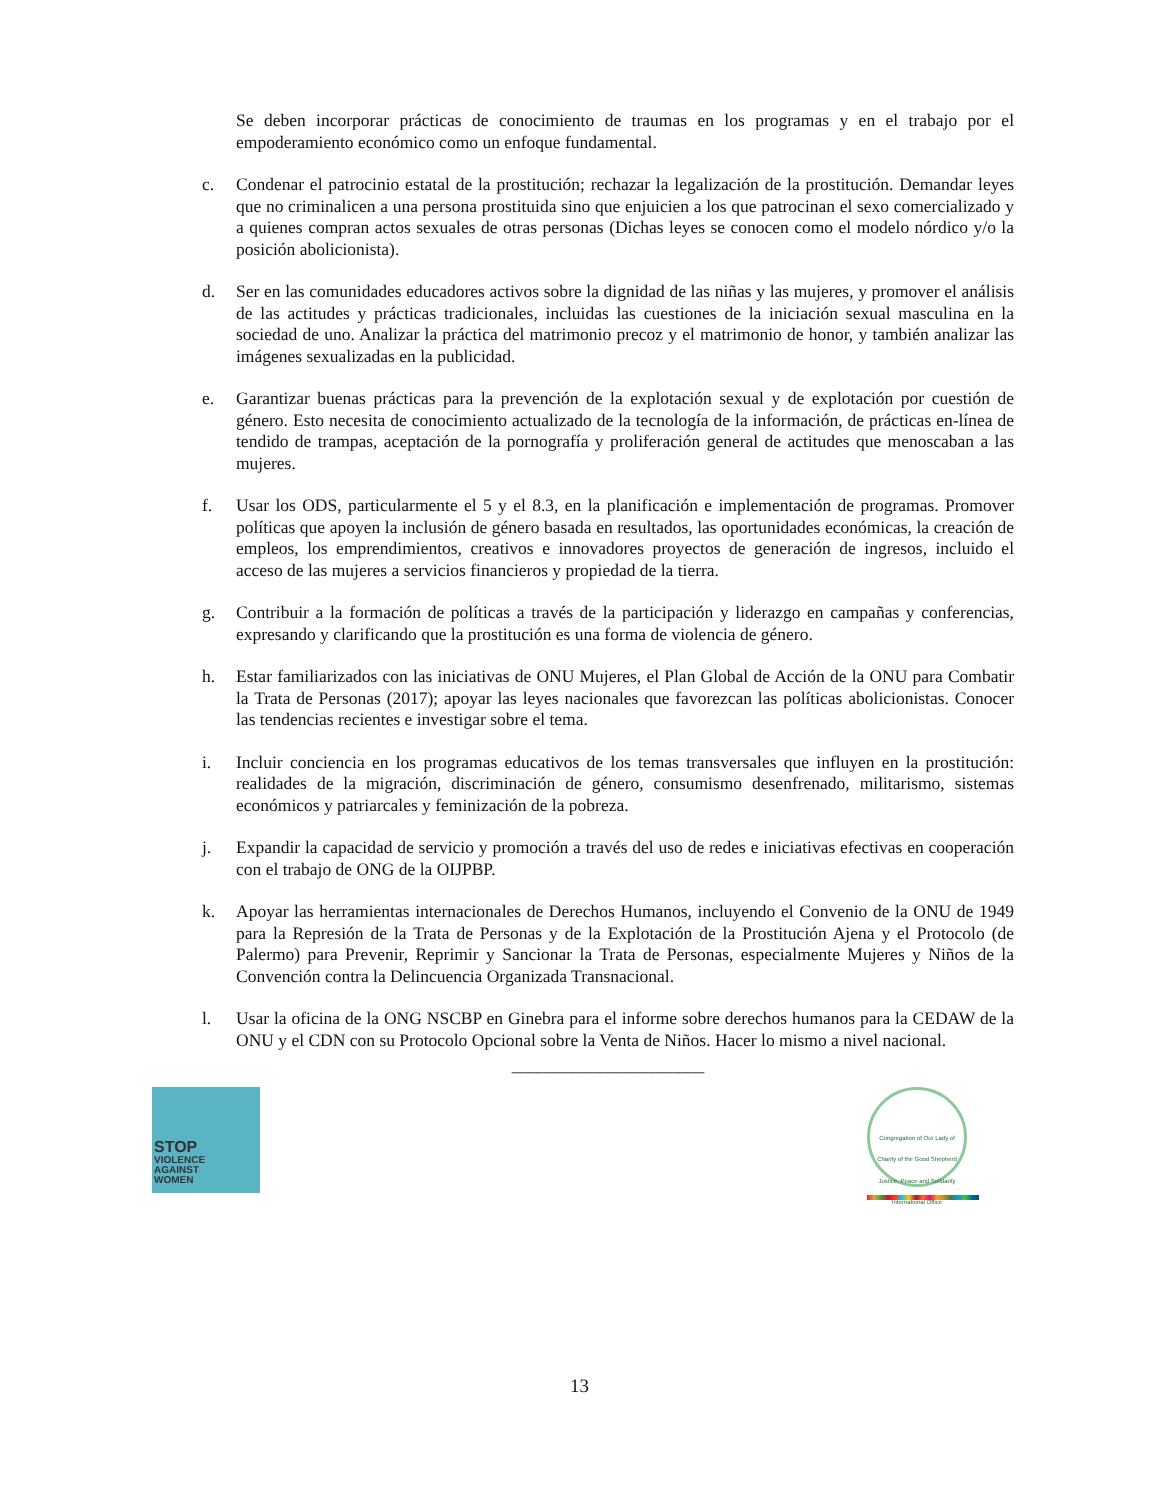Se deben incorporar prácticas de conocimiento de traumas en los programas y en el trabajo por el empoderamiento económico como un enfoque fundamental.
c. Condenar el patrocinio estatal de la prostitución; rechazar la legalización de la prostitución. Demandar leyes que no criminalicen a una persona prostituida sino que enjuicien a los que patrocinan el sexo comercializado y a quienes compran actos sexuales de otras personas (Dichas leyes se conocen como el modelo nórdico y/o la posición abolicionista).
d. Ser en las comunidades educadores activos sobre la dignidad de las niñas y las mujeres, y promover el análisis de las actitudes y prácticas tradicionales, incluidas las cuestiones de la iniciación sexual masculina en la sociedad de uno. Analizar la práctica del matrimonio precoz y el matrimonio de honor, y también analizar las imágenes sexualizadas en la publicidad.
e. Garantizar buenas prácticas para la prevención de la explotación sexual y de explotación por cuestión de género. Esto necesita de conocimiento actualizado de la tecnología de la información, de prácticas en-línea de tendido de trampas, aceptación de la pornografía y proliferación general de actitudes que menoscaban a las mujeres.
f. Usar los ODS, particularmente el 5 y el 8.3, en la planificación e implementación de programas. Promover políticas que apoyen la inclusión de género basada en resultados, las oportunidades económicas, la creación de empleos, los emprendimientos, creativos e innovadores proyectos de generación de ingresos, incluido el acceso de las mujeres a servicios financieros y propiedad de la tierra.
g. Contribuir a la formación de políticas a través de la participación y liderazgo en campañas y conferencias, expresando y clarificando que la prostitución es una forma de violencia de género.
h. Estar familiarizados con las iniciativas de ONU Mujeres, el Plan Global de Acción de la ONU para Combatir la Trata de Personas (2017); apoyar las leyes nacionales que favorezcan las políticas abolicionistas. Conocer las tendencias recientes e investigar sobre el tema.
i. Incluir conciencia en los programas educativos de los temas transversales que influyen en la prostitución: realidades de la migración, discriminación de género, consumismo desenfrenado, militarismo, sistemas económicos y patriarcales y feminización de la pobreza.
j. Expandir la capacidad de servicio y promoción a través del uso de redes e iniciativas efectivas en cooperación con el trabajo de ONG de la OIJPBP.
k. Apoyar las herramientas internacionales de Derechos Humanos, incluyendo el Convenio de la ONU de 1949 para la Represión de la Trata de Personas y de la Explotación de la Prostitución Ajena y el Protocolo (de Palermo) para Prevenir, Reprimir y Sancionar la Trata de Personas, especialmente Mujeres y Niños de la Convención contra la Delincuencia Organizada Transnacional.
l. Usar la oficina de la ONG NSCBP en Ginebra para el informe sobre derechos humanos para la CEDAW de la ONU y el CDN con su Protocolo Opcional sobre la Venta de Niños. Hacer lo mismo a nivel nacional.
______________________
STOP
VIOLENCE
AGAINST
WOMEN
Congregation of Our Lady of Charity of the Good Shepherd
Justice, Peace and Solidarity International Office
13